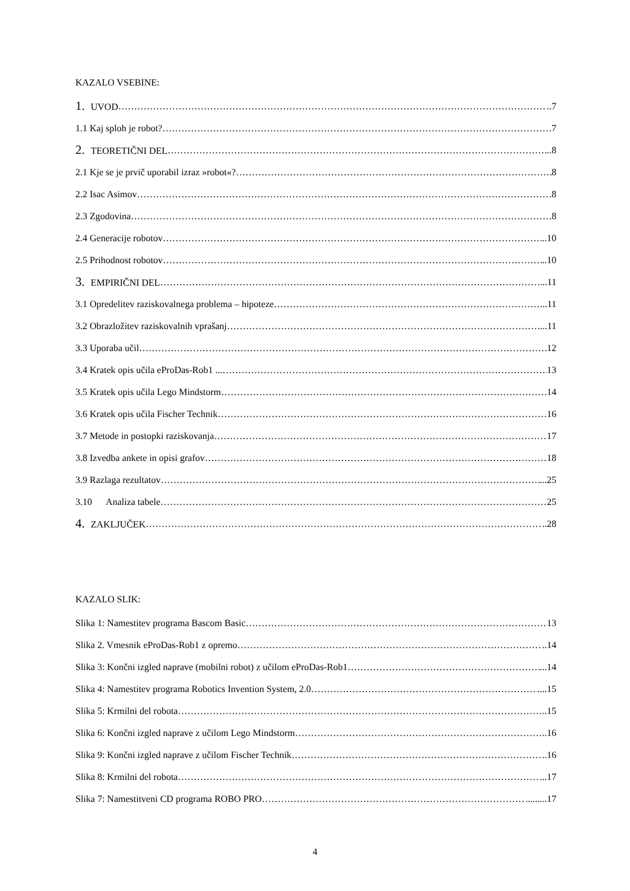KAZALO VSEBINE:
1. UVOD ..7
1.1 Kaj sploh je robot? 7
2. TEORETIČNI DEL ..8
2.1 Kje se je prvič uporabil izraz »robot«? 8
2.2 Isac Asimov .8
2.3 Zgodovina 8
2.4 Generacije robotov ..10
2.5 Prihodnost robotov ..10
3. EMPIRIČNI DEL ...11
3.1 Opredelitev raziskovalnega problema – hipoteze ...11
3.2 Obrazložitev raziskovalnih vprašanj ...11
3.3 Uporaba učil 12
3.4 Kratek opis učila eProDas-Rob1 ... 13
3.5 Kratek opis učila Lego Mindstorm 14
3.6 Kratek opis učila Fischer Technik 16
3.7 Metode in postopki raziskovanja 17
3.8 Izvedba ankete in opisi grafov 18
3.9 Razlaga rezultatov ...25
3.10 Analiza tabele 25
4. ZAKLJUČEK ..28
KAZALO SLIK:
Slika 1: Namestitev programa Bascom Basic 13
Slika 2. Vmesnik eProDas-Rob1 z opremo ..14
Slika 3: Končni izgled naprave (mobilni robot) z učilom eProDas-Rob1 ...14
Slika 4: Namestitev programa Robotics Invention System, 2.0 ....15
Slika 5: Krmilni del robota ..15
Slika 6: Končni izgled naprave z učilom Lego Mindstorm ..16
Slika 9: Končni izgled naprave z učilom Fischer Technik ..16
Slika 8: Krmilni del robota ...17
Slika 7: Namestitveni CD programa ROBO PRO .........17
4